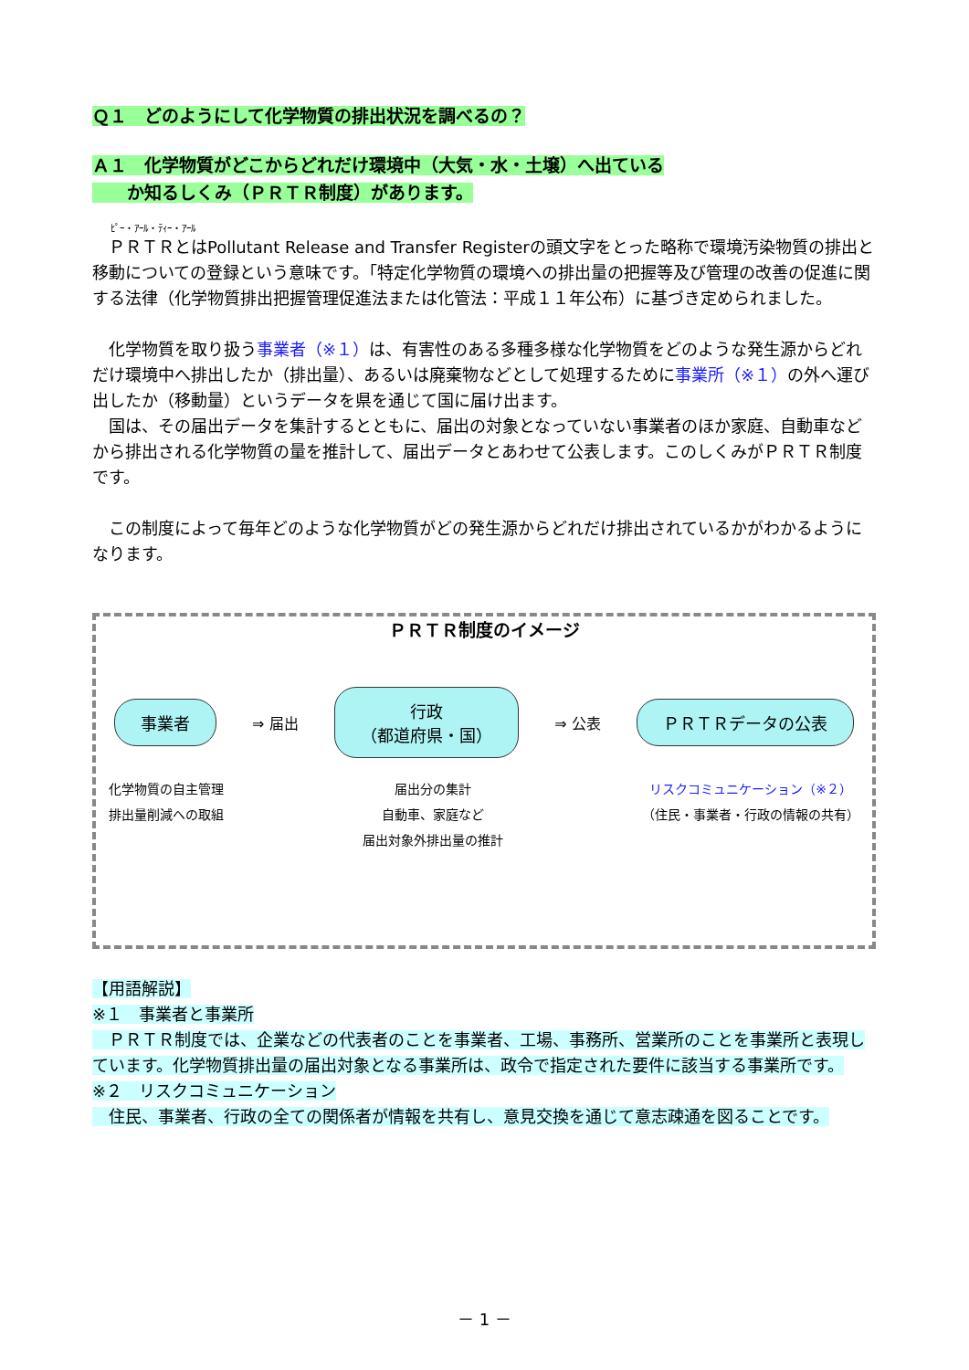Ｑ１　どのようにして化学物質の排出状況を調べるの？
Ａ１　化学物質がどこからどれだけ環境中（大気・水・土壌）へ出ている
　　か知るしくみ（ＰＲＴＲ制度）があります。
ﾋﾟｰ・ｱｰﾙ・ﾃｨｰ・ｱｰﾙ
　ＰＲＴＲとはPollutant Release and Transfer Registerの頭文字をとった略称で環境汚染物質の排出と移動についての登録という意味です。「特定化学物質の環境への排出量の把握等及び管理の改善の促進に関する法律（化学物質排出把握管理促進法または化管法：平成１１年公布）に基づき定められました。
　化学物質を取り扱う事業者（※１）は、有害性のある多種多様な化学物質をどのような発生源からどれだけ環境中へ排出したか（排出量）、あるいは廃棄物などとして処理するために事業所（※１）の外へ運び出したか（移動量）というデータを県を通じて国に届け出ます。
　国は、その届出データを集計するとともに、届出の対象となっていない事業者のほか家庭、自動車などから排出される化学物質の量を推計して、届出データとあわせて公表します。このしくみがＰＲＴＲ制度です。
　この制度によって毎年どのような化学物質がどの発生源からどれだけ排出されているかがわかるようになります。
ＰＲＴＲ制度のイメージ
事業者 ⇒ 届出 行政
（都道府県・国） ⇒ 公表 ＰＲＴＲデータの公表
化学物質の自主管理
排出量削減への取組
届出分の集計
自動車、家庭など
届出対象外排出量の推計
リスクコミュニケーション（※２）
（住民・事業者・行政の情報の共有）
【用語解説】
※１　事業者と事業所
　ＰＲＴＲ制度では、企業などの代表者のことを事業者、工場、事務所、営業所のことを事業所と表現しています。化学物質排出量の届出対象となる事業所は、政令で指定された要件に該当する事業所です。
※２　リスクコミュニケーション
　住民、事業者、行政の全ての関係者が情報を共有し、意見交換を通じて意志疎通を図ることです。
－ 1 －